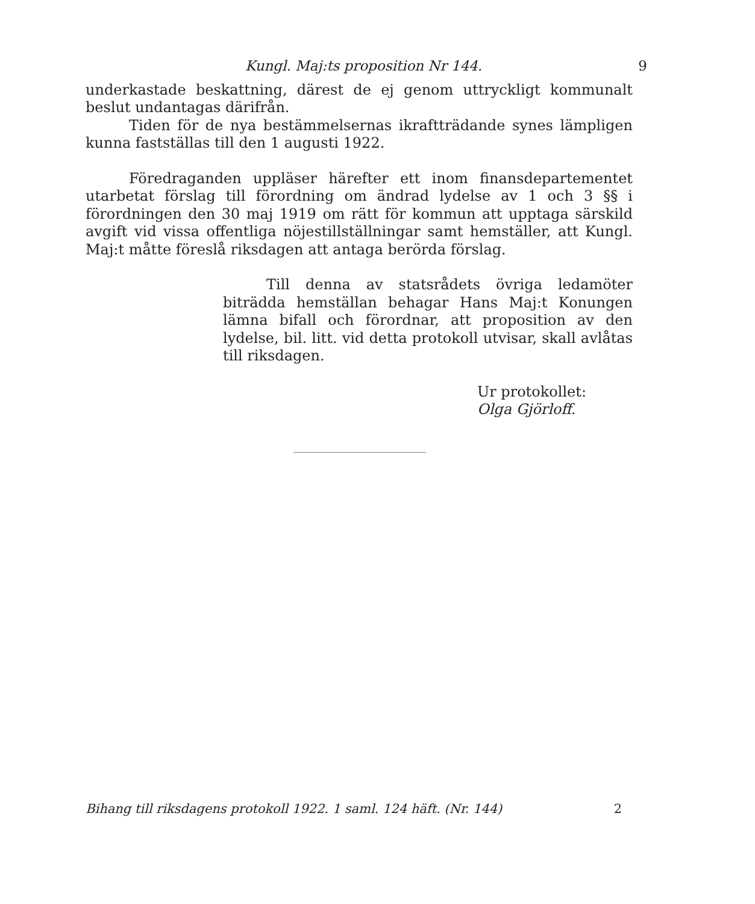Kungl. Maj:ts proposition Nr 144. 9
underkastade beskattning, därest de ej genom uttryckligt kommunalt beslut undantagas därifrån.
Tiden för de nya bestämmelsernas ikraftträdande synes lämpligen kunna fastställas till den 1 augusti 1922.
Föredraganden uppläser härefter ett inom finansdepartementet utarbetat förslag till förordning om ändrad lydelse av 1 och 3 §§ i förordningen den 30 maj 1919 om rätt för kommun att upptaga särskild avgift vid vissa offentliga nöjestillställningar samt hemställer, att Kungl. Maj:t måtte föreslå riksdagen att antaga berörda förslag.
Till denna av statsrådets övriga ledamöter biträdda hemställan behagar Hans Maj:t Konungen lämna bifall och förordnar, att proposition av den lydelse, bil. litt. vid detta protokoll utvisar, skall avlåtas till riksdagen.
Ur protokollet:
Olga Gjörloff.
Bihang till riksdagens protokoll 1922. 1 saml. 124 häft. (Nr. 144) 2